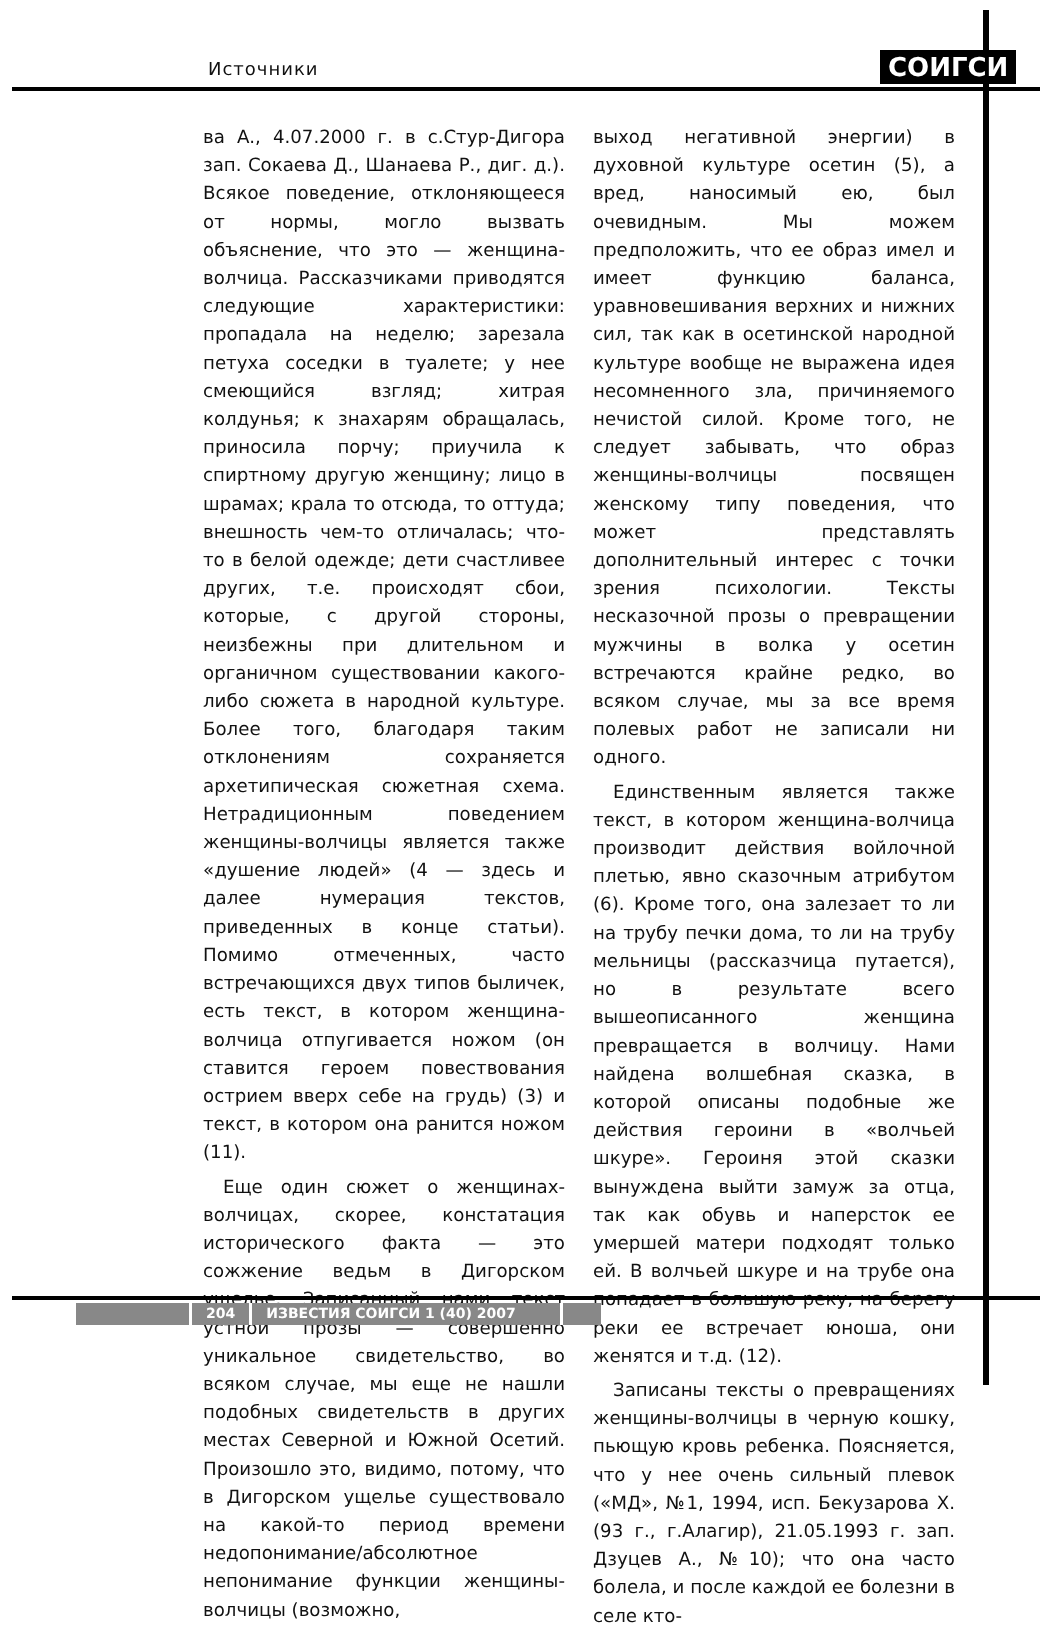Источники СОИГСИ
ва А., 4.07.2000 г. в с.Стур-Дигора зап. Сокаева Д., Шанаева Р., диг. д.). Всякое поведение, отклоняющееся от нормы, могло вызвать объяснение, что это — женщина-волчица. Рассказчиками приводятся следующие характеристики: пропадала на неделю; зарезала петуха соседки в туалете; у нее смеющийся взгляд; хитрая колдунья; к знахарям обращалась, приносила порчу; приучила к спиртному другую женщину; лицо в шрамах; крала то отсюда, то оттуда; внешность чем-то отличалась; что-то в белой одежде; дети счастливее других, т.е. происходят сбои, которые, с другой стороны, неизбежны при длительном и органичном существовании какого-либо сюжета в народной культуре. Более того, благодаря таким отклонениям сохраняется архетипическая сюжетная схема. Нетрадиционным поведением женщины-волчицы является также «душение людей» (4 — здесь и далее нумерация текстов, приведенных в конце статьи). Помимо отмеченных, часто встречающихся двух типов быличек, есть текст, в котором женщина-волчица отпугивается ножом (он ставится героем повествования острием вверх себе на грудь) (3) и текст, в котором она ранится ножом (11).
Еще один сюжет о женщинах-волчицах, скорее, констатация исторического факта — это сожжение ведьм в Дигорском ущелье. Записанный нами текст устной прозы — совершенно уникальное свидетельство, во всяком случае, мы еще не нашли подобных свидетельств в других местах Северной и Южной Осетий. Произошло это, видимо, потому, что в Дигорском ущелье существовало на какой-то период времени недопонимание/абсолютное непонимание функции женщины-волчицы (возможно,
выход негативной энергии) в духовной культуре осетин (5), а вред, наносимый ею, был очевидным. Мы можем предположить, что ее образ имел и имеет функцию баланса, уравновешивания верхних и нижних сил, так как в осетинской народной культуре вообще не выражена идея несомненного зла, причиняемого нечистой силой. Кроме того, не следует забывать, что образ женщины-волчицы посвящен женскому типу поведения, что может представлять дополнительный интерес с точки зрения психологии. Тексты несказочной прозы о превращении мужчины в волка у осетин встречаются крайне редко, во всяком случае, мы за все время полевых работ не записали ни одного.
Единственным является также текст, в котором женщина-волчица производит действия войлочной плетью, явно сказочным атрибутом (6). Кроме того, она залезает то ли на трубу печки дома, то ли на трубу мельницы (рассказчица путается), но в результате всего вышеописанного женщина превращается в волчицу. Нами найдена волшебная сказка, в которой описаны подобные же действия героини в «волчьей шкуре». Героиня этой сказки вынуждена выйти замуж за отца, так как обувь и наперсток ее умершей матери подходят только ей. В волчьей шкуре и на трубе она попадает в большую реку, на берегу реки ее встречает юноша, они женятся и т.д. (12).
Записаны тексты о превращениях женщины-волчицы в черную кошку, пьющую кровь ребенка. Поясняется, что у нее очень сильный плевок («МД», №1, 1994, исп. Бекузарова Х. (93 г., г.Алагир), 21.05.1993 г. зап. Дзуцев А., №10); что она часто болела, и после каждой ее болезни в селе кто-
204 ИЗВЕСТИЯ СОИГСИ 1 (40) 2007